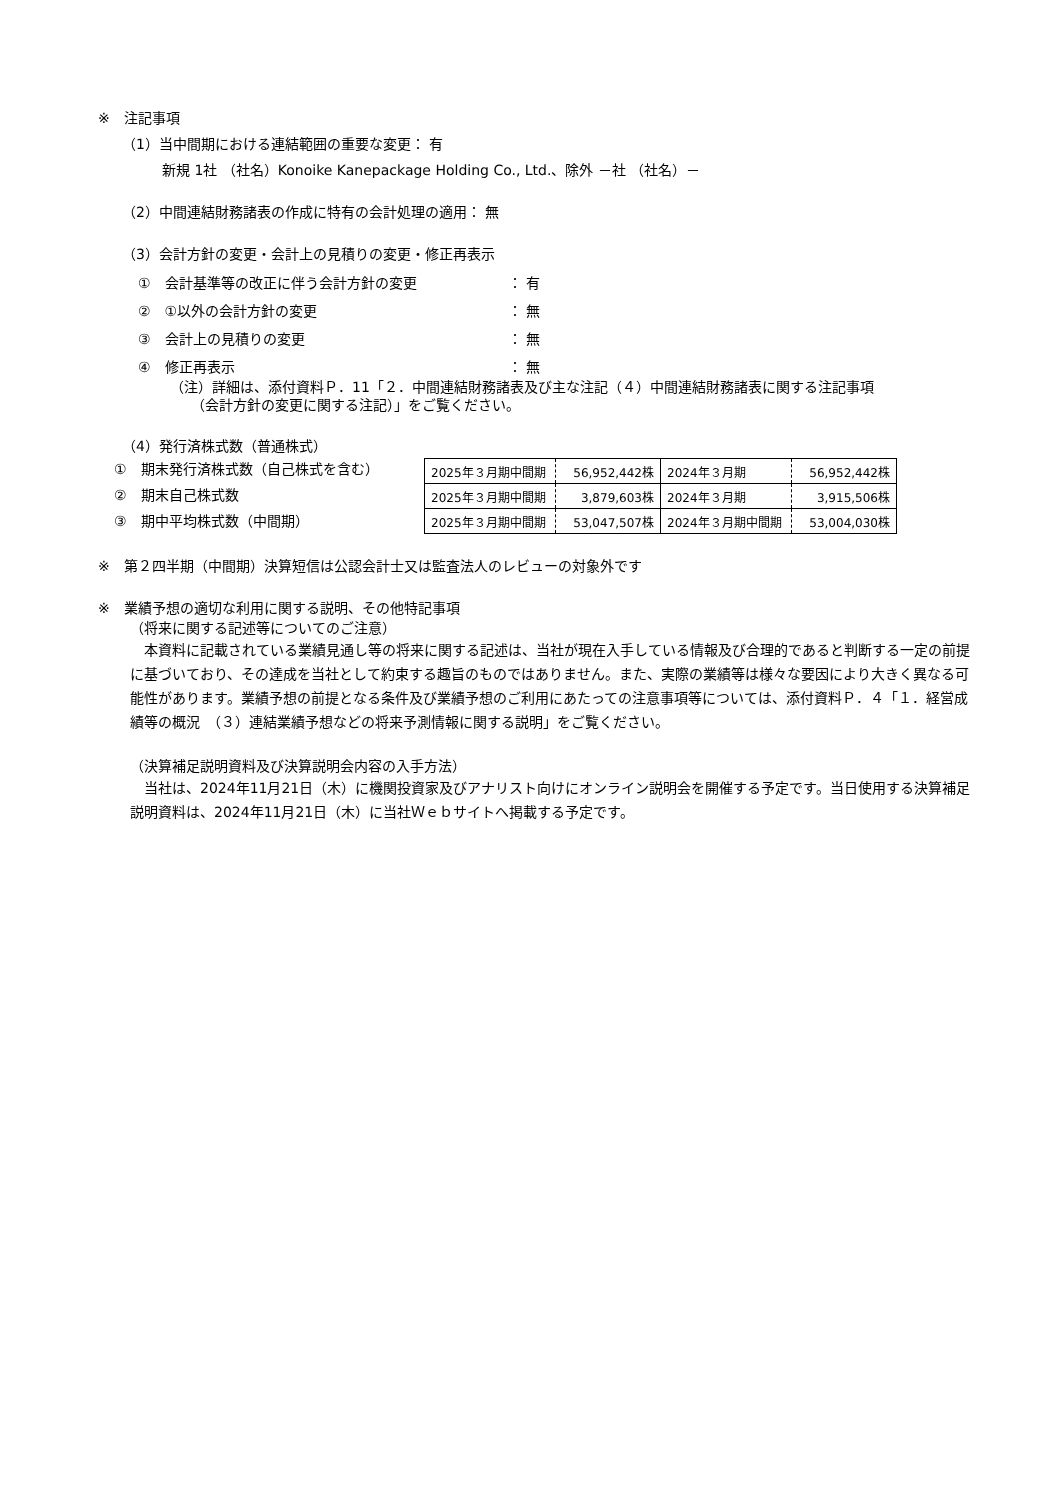※　注記事項
（1）当中間期における連結範囲の重要な変更： 有
新規 1社 （社名）Konoike Kanepackage Holding Co., Ltd.、除外 －社 （社名）－
（2）中間連結財務諸表の作成に特有の会計処理の適用： 無
（3）会計方針の変更・会計上の見積りの変更・修正再表示
①　会計基準等の改正に伴う会計方針の変更 ： 有
②　①以外の会計方針の変更 ： 無
③　会計上の見積りの変更 ： 無
④　修正再表示 ： 無
（注）詳細は、添付資料Ｐ．11「２．中間連結財務諸表及び主な注記（４）中間連結財務諸表に関する注記事項
　　（会計方針の変更に関する注記）」をご覧ください。
（4）発行済株式数（普通株式）
①　期末発行済株式数（自己株式を含む）
②　期末自己株式数
③　期中平均株式数（中間期）
| 2025年３月期中間期 | 56,952,442株 | 2024年３月期 | 56,952,442株 |
| 2025年３月期中間期 | 3,879,603株 | 2024年３月期 | 3,915,506株 |
| 2025年３月期中間期 | 53,047,507株 | 2024年３月期中間期 | 53,004,030株 |
※　第２四半期（中間期）決算短信は公認会計士又は監査法人のレビューの対象外です
※　業績予想の適切な利用に関する説明、その他特記事項
（将来に関する記述等についてのご注意）
　本資料に記載されている業績見通し等の将来に関する記述は、当社が現在入手している情報及び合理的であると判断する一定の前提に基づいており、その達成を当社として約束する趣旨のものではありません。また、実際の業績等は様々な要因により大きく異なる可能性があります。業績予想の前提となる条件及び業績予想のご利用にあたっての注意事項等については、添付資料Ｐ．４「１．経営成績等の概況　（３）連結業績予想などの将来予測情報に関する説明」をご覧ください。
（決算補足説明資料及び決算説明会内容の入手方法）
　当社は、2024年11月21日（木）に機関投資家及びアナリスト向けにオンライン説明会を開催する予定です。当日使用する決算補足説明資料は、2024年11月21日（木）に当社Ｗｅｂサイトへ掲載する予定です。